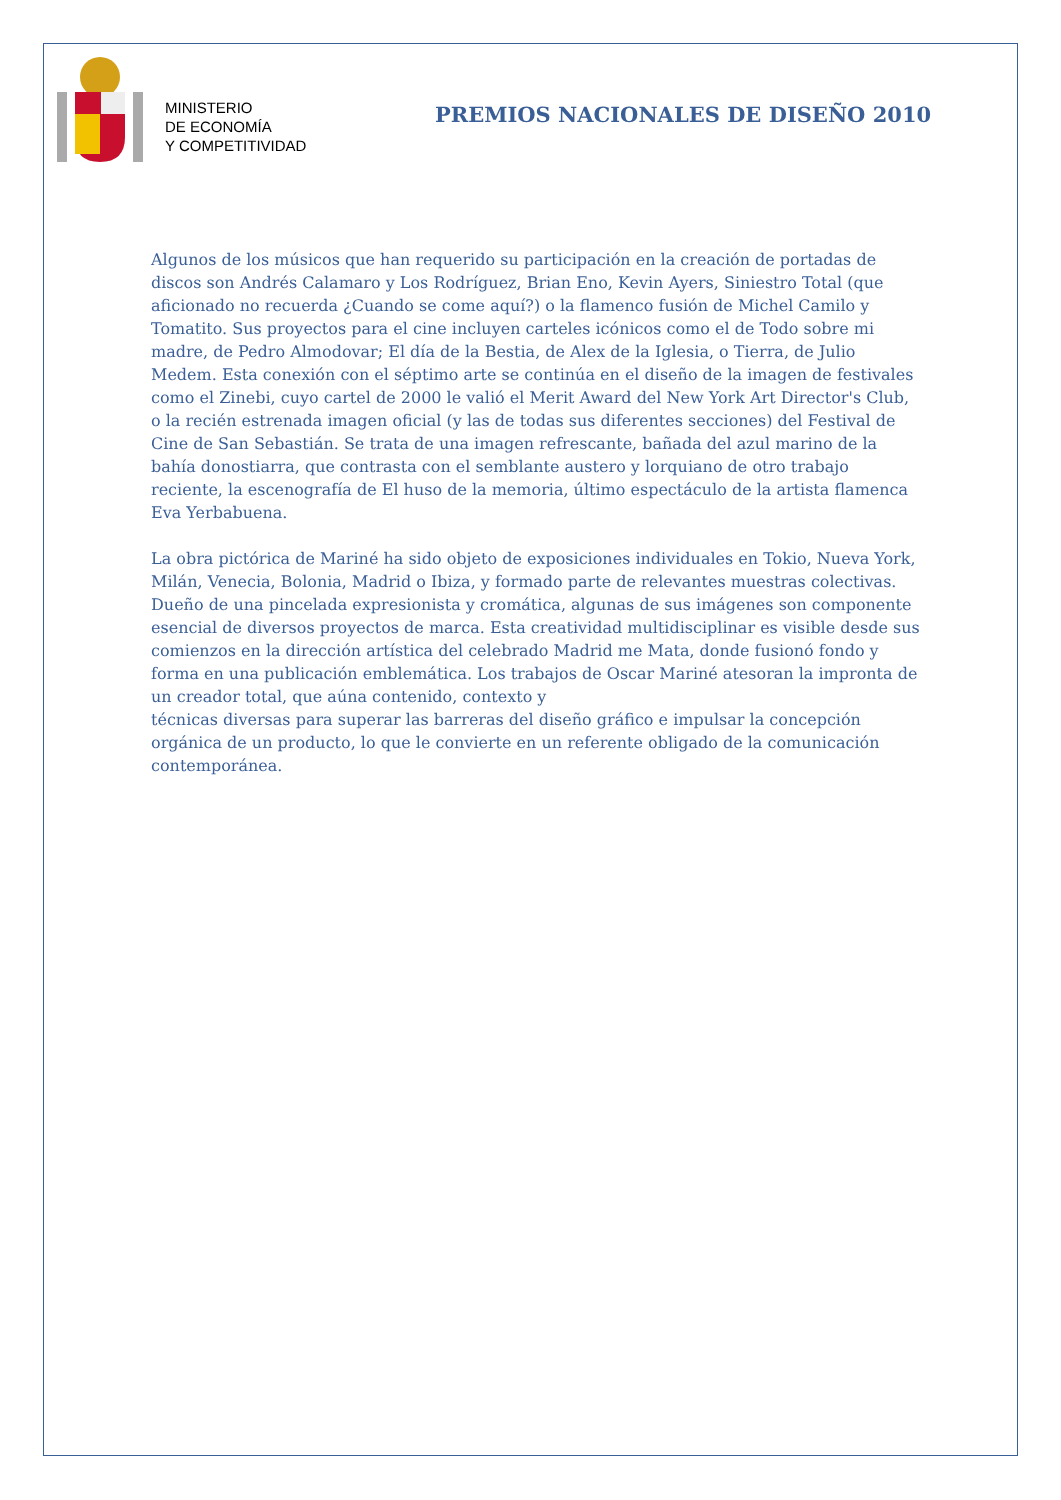MINISTERIO
DE ECONOMÍA
Y COMPETITIVIDAD
PREMIOS NACIONALES DE DISEÑO 2010
Algunos de los músicos que han requerido su participación en la creación de portadas de discos son Andrés Calamaro y Los Rodríguez, Brian Eno, Kevin Ayers, Siniestro Total (que aficionado no recuerda ¿Cuando se come aquí?) o la flamenco fusión de Michel Camilo y Tomatito. Sus proyectos para el cine incluyen carteles icónicos como el de Todo sobre mi madre, de Pedro Almodovar; El día de la Bestia, de Alex de la Iglesia, o Tierra, de Julio Medem. Esta conexión con el séptimo arte se continúa en el diseño de la imagen de festivales como el Zinebi, cuyo cartel de 2000 le valió el Merit Award del New York Art Director's Club, o la recién estrenada imagen oficial (y las de todas sus diferentes secciones) del Festival de Cine de San Sebastián. Se trata de una imagen refrescante, bañada del azul marino de la bahía donostiarra, que contrasta con el semblante austero y lorquiano de otro trabajo reciente, la escenografía de El huso de la memoria, último espectáculo de la artista flamenca Eva Yerbabuena.
La obra pictórica de Mariné ha sido objeto de exposiciones individuales en Tokio, Nueva York, Milán, Venecia, Bolonia, Madrid o Ibiza, y formado parte de relevantes muestras colectivas. Dueño de una pincelada expresionista y cromática, algunas de sus imágenes son componente esencial de diversos proyectos de marca. Esta creatividad multidisciplinar es visible desde sus comienzos en la dirección artística del celebrado Madrid me Mata, donde fusionó fondo y forma en una publicación emblemática. Los trabajos de Oscar Mariné atesoran la impronta de un creador total, que aúna contenido, contexto y
técnicas diversas para superar las barreras del diseño gráfico e impulsar la concepción orgánica de un producto, lo que le convierte en un referente obligado de la comunicación contemporánea.